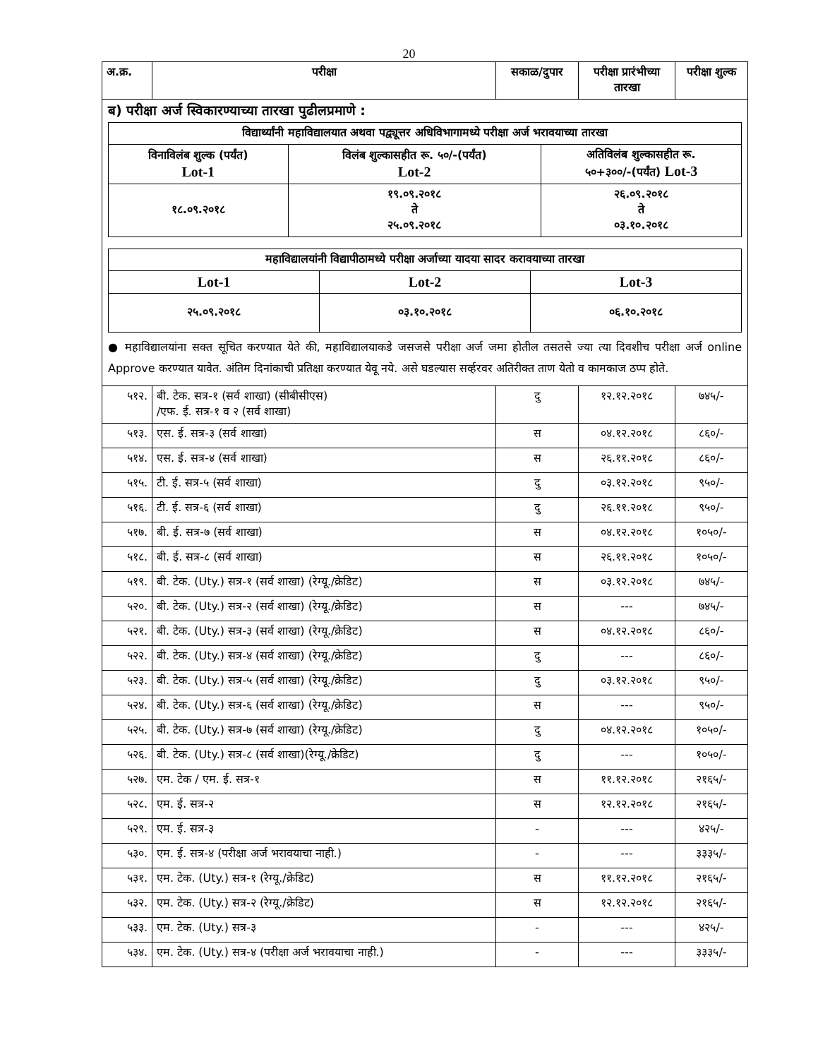20
| अ.क्र. | परीक्षा | सकाळ/दुपार | परीक्षा प्रारंभीच्या तारखा | परीक्षा शुल्क |
| --- | --- | --- | --- | --- |
ब) परीक्षा अर्ज स्विकारण्याच्या तारखा पुढीलप्रमाणे :
| विद्यार्थ्यांनी महाविद्यालयात अथवा पद्व्यूत्तर अधिविभागामध्ये परीक्षा अर्ज भरावयाच्या तारखा | | |
| --- | --- | --- |
| विनाविलंब शुल्क (पर्यंत) Lot-1 | विलंब शुल्कासहीत रू. ५०/-(पर्यंत) Lot-2 | अतिविलंब शुल्कासहीत रू. ५०+३००/-(पर्यंत) Lot-3 |
| १८.०९.२०१८ | १९.०९.२०१८ ते २५.०९.२०१८ | २६.०९.२०१८ ते ०३.१०.२०१८ |
| महाविद्यालयांनी विद्यापीठामध्ये परीक्षा अर्जाच्या यादया सादर करावयाच्या तारखा | | |
| --- | --- | --- |
| Lot-1 | Lot-2 | Lot-3 |
| २५.०९.२०१८ | ०३.१०.२०१८ | ०६.१०.२०१८ |
● महाविद्यालयांना सक्त सूचित करण्यात येते की, महाविद्यालयाकडे जसजसे परीक्षा अर्ज जमा होतील तसतसे ज्या त्या दिवशीच परीक्षा अर्ज online Approve करण्यात यावेत. अंतिम दिनांकाची प्रतिक्षा करण्यात येवू नये. असे घडल्यास सर्व्हरवर अतिरीक्त ताण येतो व कामकाज ठप्प होते.
| ५१२. | बी. टेक. सत्र-१ (सर्व शाखा) (सीबीसीएस) /एफ. ई. सत्र-१ व २ (सर्व शाखा) | दु | १२.१२.२०१८ | ७४५/- |
| ५१३. | एस. ई. सत्र-३ (सर्व शाखा) | स | ०४.१२.२०१८ | ८६०/- |
| ५१४. | एस. ई. सत्र-४ (सर्व शाखा) | स | २६.११.२०१८ | ८६०/- |
| ५१५. | टी. ई. सत्र-५ (सर्व शाखा) | दु | ०३.१२.२०१८ | ९५०/- |
| ५१६. | टी. ई. सत्र-६ (सर्व शाखा) | दु | २६.११.२०१८ | ९५०/- |
| ५१७. | बी. ई. सत्र-७ (सर्व शाखा) | स | ०४.१२.२०१८ | १०५०/- |
| ५१८. | बी. ई. सत्र-८ (सर्व शाखा) | स | २६.११.२०१८ | १०५०/- |
| ५१९. | बी. टेक. (Uty.) सत्र-१ (सर्व शाखा) (रेग्यू./क्रेडिट) | स | ०३.१२.२०१८ | ७४५/- |
| ५२०. | बी. टेक. (Uty.) सत्र-२ (सर्व शाखा) (रेग्यू./क्रेडिट) | स | --- | ७४५/- |
| ५२१. | बी. टेक. (Uty.) सत्र-३ (सर्व शाखा) (रेग्यू./क्रेडिट) | स | ०४.१२.२०१८ | ८६०/- |
| ५२२. | बी. टेक. (Uty.) सत्र-४ (सर्व शाखा) (रेग्यू./क्रेडिट) | दु | --- | ८६०/- |
| ५२३. | बी. टेक. (Uty.) सत्र-५ (सर्व शाखा) (रेग्यू./क्रेडिट) | दु | ०३.१२.२०१८ | ९५०/- |
| ५२४. | बी. टेक. (Uty.) सत्र-६ (सर्व शाखा) (रेग्यू./क्रेडिट) | स | --- | ९५०/- |
| ५२५. | बी. टेक. (Uty.) सत्र-७ (सर्व शाखा) (रेग्यू./क्रेडिट) | दु | ०४.१२.२०१८ | १०५०/- |
| ५२६. | बी. टेक. (Uty.) सत्र-८ (सर्व शाखा)(रेग्यू./क्रेडिट) | दु | --- | १०५०/- |
| ५२७. | एम. टेक / एम. ई. सत्र-१ | स | ११.१२.२०१८ | २१६५/- |
| ५२८. | एम. ई. सत्र-२ | स | १२.१२.२०१८ | २१६५/- |
| ५२९. | एम. ई. सत्र-३ | - | --- | ४२५/- |
| ५३०. | एम. ई. सत्र-४ (परीक्षा अर्ज भरावयाचा नाही.) | - | --- | ३३३५/- |
| ५३१. | एम. टेक. (Uty.) सत्र-१ (रेग्यू./क्रेडिट) | स | ११.१२.२०१८ | २१६५/- |
| ५३२. | एम. टेक. (Uty.) सत्र-२ (रेग्यू./क्रेडिट) | स | १२.१२.२०१८ | २१६५/- |
| ५३३. | एम. टेक. (Uty.) सत्र-३ | - | --- | ४२५/- |
| ५३४. | एम. टेक. (Uty.) सत्र-४ (परीक्षा अर्ज भरावयाचा नाही.) | - | --- | ३३३५/- |